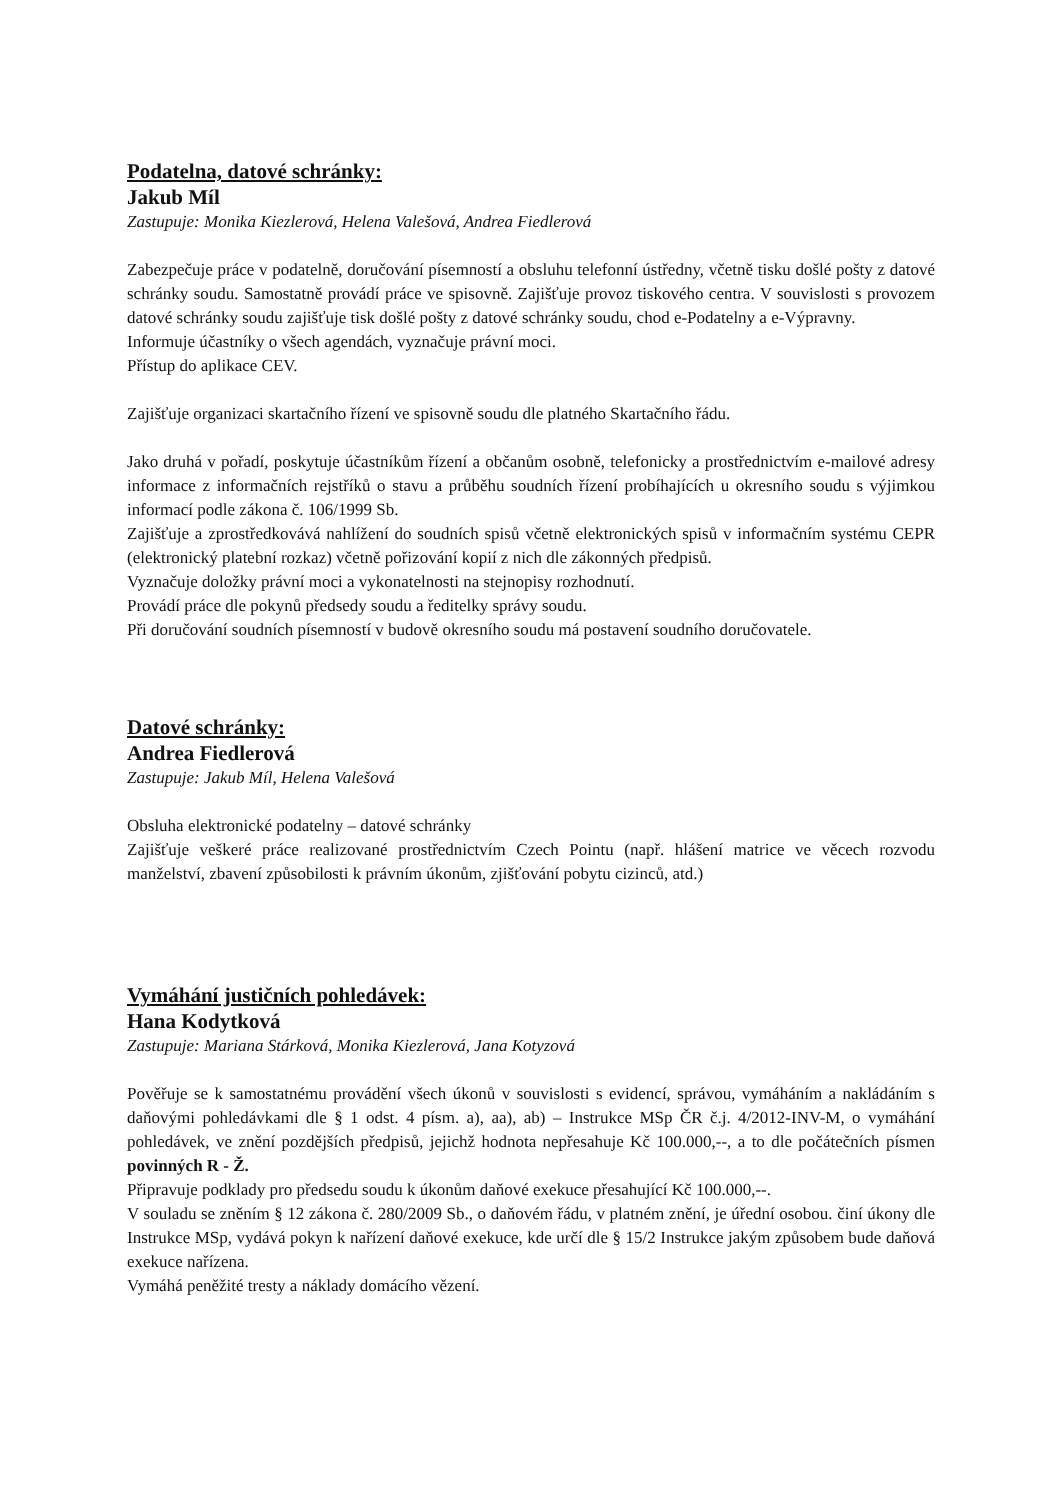Podatelna, datové schránky:
Jakub Míl
Zastupuje: Monika Kiezlerová, Helena Valešová, Andrea Fiedlerová
Zabezpečuje práce v podatelně, doručování písemností a obsluhu telefonní ústředny, včetně tisku došlé pošty z datové schránky soudu. Samostatně provádí práce ve spisovně. Zajišťuje provoz tiskového centra. V souvislosti s provozem datové schránky soudu zajišťuje tisk došlé pošty z datové schránky soudu, chod e-Podatelny a e-Výpravny.
Informuje účastníky o všech agendách, vyznačuje právní moci.
Přístup do aplikace CEV.
Zajišťuje organizaci skartačního řízení ve spisovně soudu dle platného Skartačního řádu.
Jako druhá v pořadí, poskytuje účastníkům řízení a občanům osobně, telefonicky a prostřednictvím e-mailové adresy informace z informačních rejstříků o stavu a průběhu soudních řízení probíhajících u okresního soudu s výjimkou informací podle zákona č. 106/1999 Sb.
Zajišťuje a zprostředkovává nahlížení do soudních spisů včetně elektronických spisů v informačním systému CEPR (elektronický platební rozkaz) včetně pořizování kopií z nich dle zákonných předpisů.
Vyznačuje doložky právní moci a vykonatelnosti na stejnopisy rozhodnutí.
Provádí práce dle pokynů předsedy soudu a ředitelky správy soudu.
Při doručování soudních písemností v budově okresního soudu má postavení soudního doručovatele.
Datové schránky:
Andrea Fiedlerová
Zastupuje: Jakub Míl, Helena Valešová
Obsluha elektronické podatelny – datové schránky
Zajišťuje veškeré práce realizované prostřednictvím Czech Pointu (např. hlášení matrice ve věcech rozvodu manželství, zbavení způsobilosti k právním úkonům, zjišťování pobytu cizinců, atd.)
Vymáhání justičních pohledávek:
Hana Kodytková
Zastupuje: Mariana Stárková, Monika Kiezlerová, Jana Kotyzová
Pověřuje se k samostatnému provádění všech úkonů v souvislosti s evidencí, správou, vymáháním a nakládáním s daňovými pohledávkami dle § 1 odst. 4 písm. a), aa), ab) – Instrukce MSp ČR č.j. 4/2012-INV-M, o vymáhání pohledávek, ve znění pozdějších předpisů, jejichž hodnota nepřesahuje Kč 100.000,--, a to dle počátečních písmen povinných R - Ž.
Připravuje podklady pro předsedu soudu k úkonům daňové exekuce přesahující Kč 100.000,--.
V souladu se zněním § 12 zákona č. 280/2009 Sb., o daňovém řádu, v platném znění, je úřední osobou. činí úkony dle Instrukce MSp, vydává pokyn k nařízení daňové exekuce, kde určí dle § 15/2 Instrukce jakým způsobem bude daňová exekuce nařízena.
Vymáhá peněžité tresty a náklady domácího vězení.